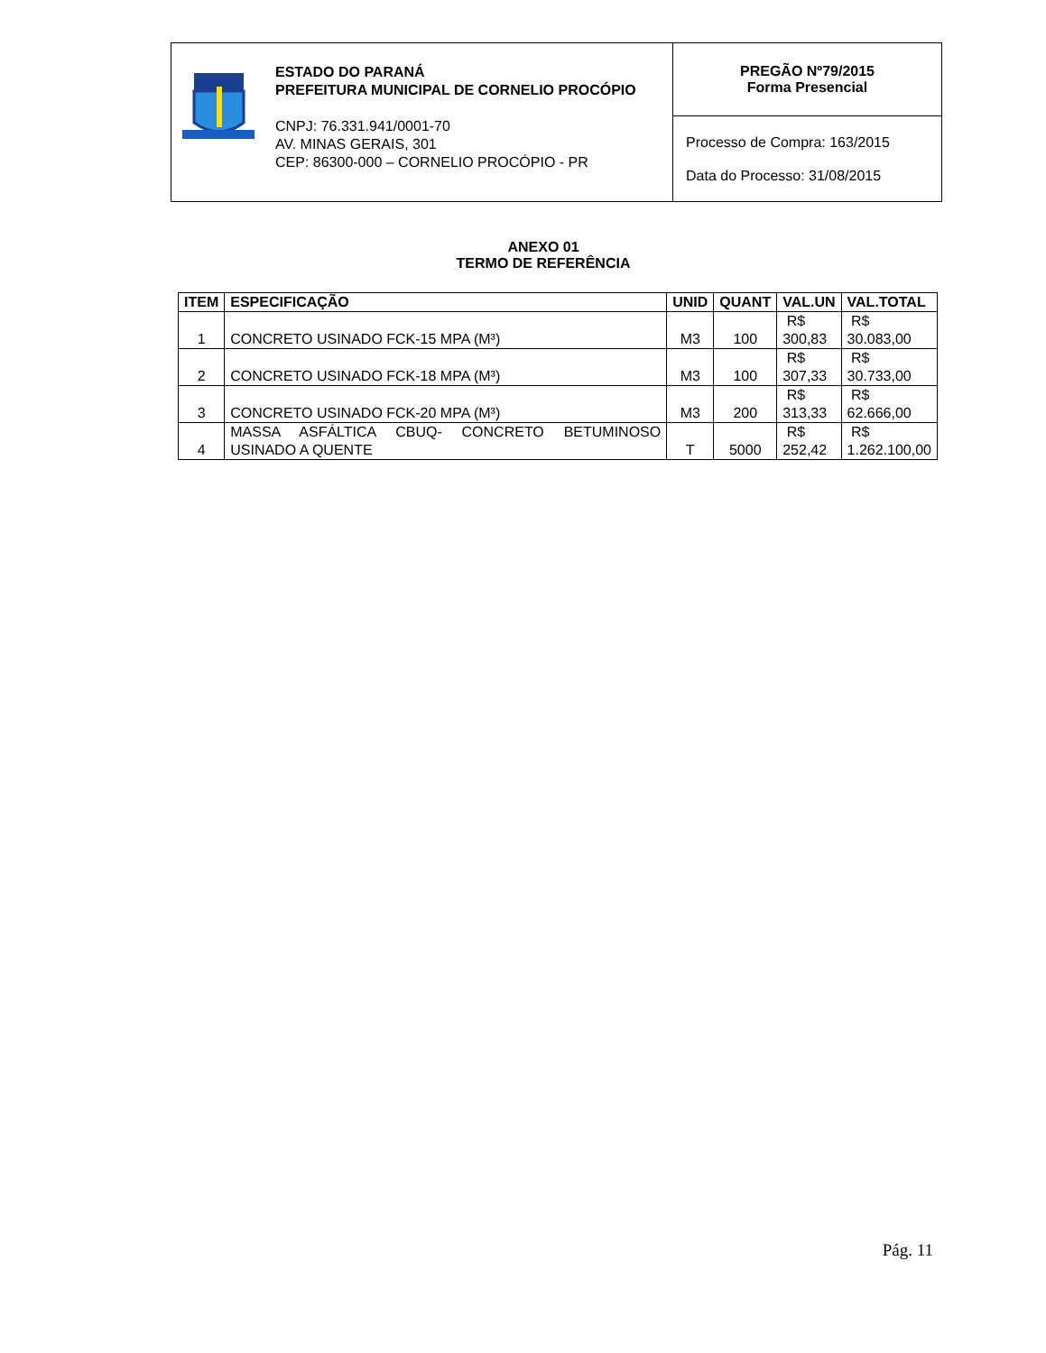ESTADO DO PARANÁ
PREFEITURA MUNICIPAL DE CORNELIO PROCÓPIO
CNPJ: 76.331.941/0001-70
AV. MINAS GERAIS, 301
CEP: 86300-000 – CORNELIO PROCÓPIO - PR
PREGÃO Nº79/2015
Forma Presencial
Processo de Compra: 163/2015
Data do Processo: 31/08/2015
ANEXO 01
TERMO DE REFERÊNCIA
| ITEM | ESPECIFICAÇÃO | UNID | QUANT | VAL.UN | VAL.TOTAL |
| --- | --- | --- | --- | --- | --- |
| 1 | CONCRETO USINADO FCK-15 MPA (M³) | M3 | 100 | R$ 300,83 | R$ 30.083,00 |
| 2 | CONCRETO USINADO FCK-18 MPA (M³) | M3 | 100 | R$ 307,33 | R$ 30.733,00 |
| 3 | CONCRETO USINADO FCK-20 MPA (M³) | M3 | 200 | R$ 313,33 | R$ 62.666,00 |
| 4 | MASSA ASFÁLTICA CBUQ- CONCRETO BETUMINOSO USINADO A QUENTE | T | 5000 | R$ 252,42 | R$ 1.262.100,00 |
Pág. 11